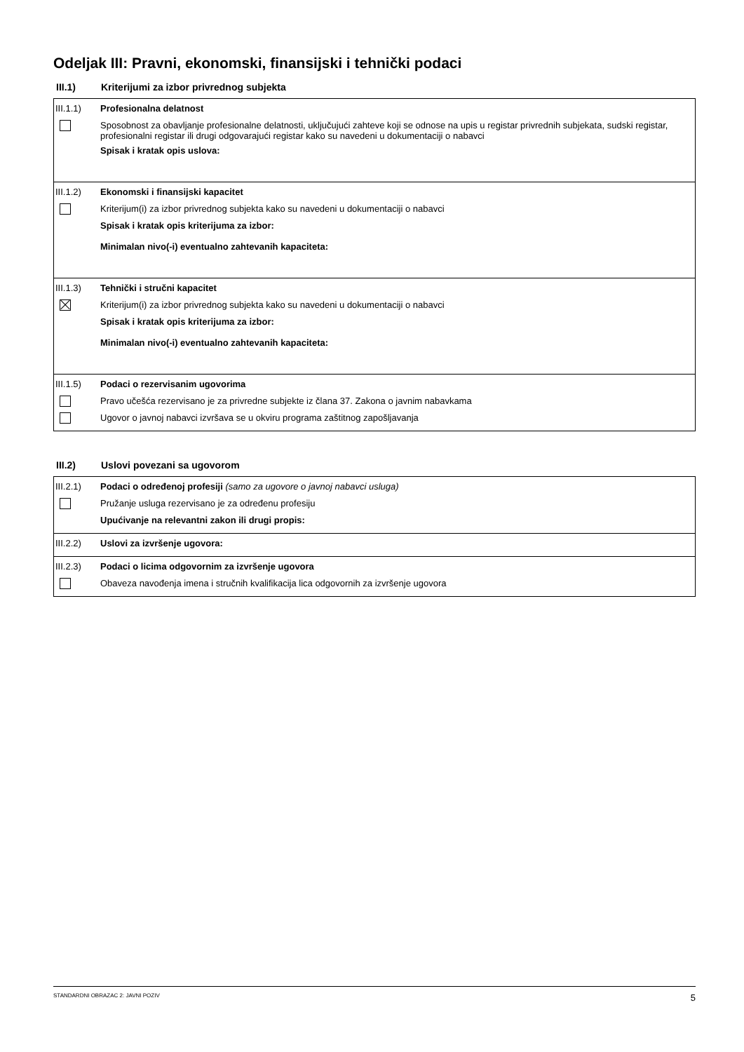Odeljak III: Pravni, ekonomski, finansijski i tehnički podaci
III.1) Kriterijumi za izbor privrednog subjekta
III.1.1) Profesionalna delatnost
Sposobnost za obavljanje profesionalne delatnosti, uključujući zahteve koji se odnose na upis u registar privrednih subjekata, sudski registar, profesionalni registar ili drugi odgovarajući registar kako su navedeni u dokumentaciji o nabavci
Spisak i kratak opis uslova:
III.1.2) Ekonomski i finansijski kapacitet
Kriterijum(i) za izbor privrednog subjekta kako su navedeni u dokumentaciji o nabavci
Spisak i kratak opis kriterijuma za izbor:
Minimalan nivo(-i) eventualno zahtevanih kapaciteta:
III.1.3) Tehnički i stručni kapacitet
Kriterijum(i) za izbor privrednog subjekta kako su navedeni u dokumentaciji o nabavci
Spisak i kratak opis kriterijuma za izbor:
Minimalan nivo(-i) eventualno zahtevanih kapaciteta:
III.1.5) Podaci o rezervisanim ugovorima
Pravo učešća rezervisano je za privredne subjekte iz člana 37. Zakona o javnim nabavkama
Ugovor o javnoj nabavci izvršava se u okviru programa zaštitnog zapošljavanja
III.2) Uslovi povezani sa ugovorom
III.2.1) Podaci o određenoj profesiji (samo za ugovore o javnoj nabavci usluga)
Pružanje usluga rezervisano je za određenu profesiju
Upućivanje na relevantni zakon ili drugi propis:
III.2.2) Uslovi za izvršenje ugovora:
III.2.3) Podaci o licima odgovornim za izvršenje ugovora
Obaveza navođenja imena i stručnih kvalifikacija lica odgovornih za izvršenje ugovora
STANDARDNI OBRAZAC 2: JAVNI POZIV 5